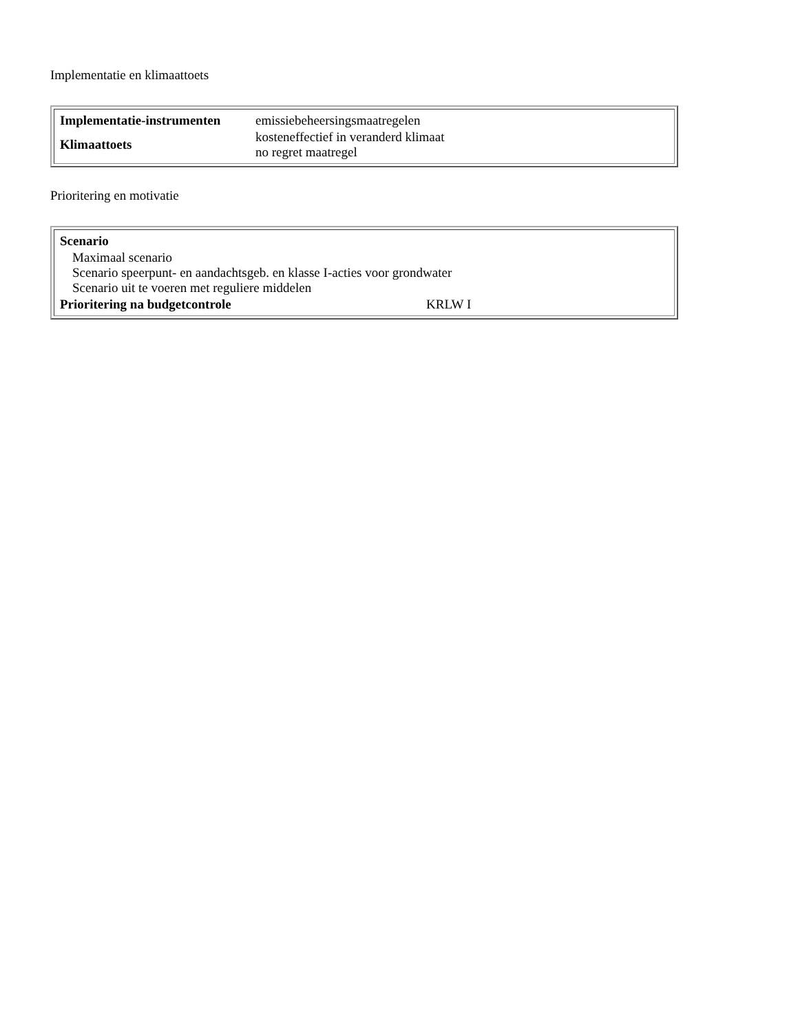Implementatie en klimaattoets
| / Implementatie-instrumenten / emissiebeheersingsmaatregelen / / Klimaattoets / kosteneffectief in veranderd klimaat no regret maatregel / |
Prioritering en motivatie
| / Scenario / / / Maximaal scenario Scenario speerpunt- en aandachtsgeb. en klasse I-acties voor grondwater Scenario uit te voeren met reguliere middelen / / / Prioritering na budgetcontrole / KRLW I / |